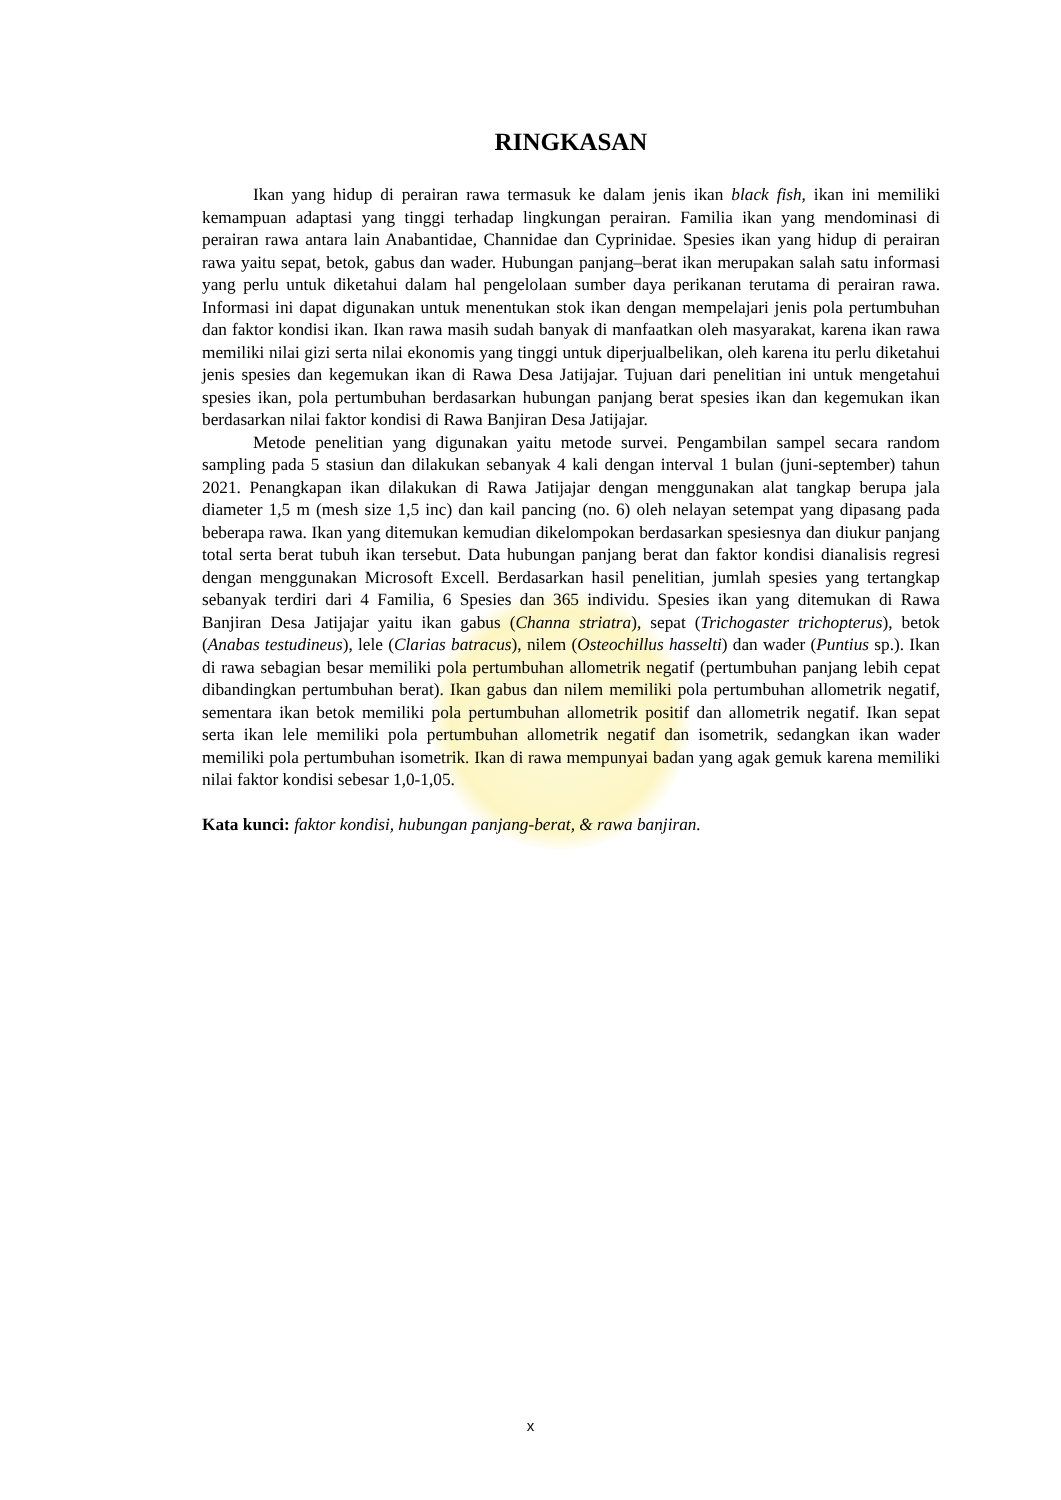RINGKASAN
Ikan yang hidup di perairan rawa termasuk ke dalam jenis ikan black fish, ikan ini memiliki kemampuan adaptasi yang tinggi terhadap lingkungan perairan. Familia ikan yang mendominasi di perairan rawa antara lain Anabantidae, Channidae dan Cyprinidae. Spesies ikan yang hidup di perairan rawa yaitu sepat, betok, gabus dan wader. Hubungan panjang–berat ikan merupakan salah satu informasi yang perlu untuk diketahui dalam hal pengelolaan sumber daya perikanan terutama di perairan rawa. Informasi ini dapat digunakan untuk menentukan stok ikan dengan mempelajari jenis pola pertumbuhan dan faktor kondisi ikan. Ikan rawa masih sudah banyak di manfaatkan oleh masyarakat, karena ikan rawa memiliki nilai gizi serta nilai ekonomis yang tinggi untuk diperjualbelikan, oleh karena itu perlu diketahui jenis spesies dan kegemukan ikan di Rawa Desa Jatijajar. Tujuan dari penelitian ini untuk mengetahui spesies ikan, pola pertumbuhan berdasarkan hubungan panjang berat spesies ikan dan kegemukan ikan berdasarkan nilai faktor kondisi di Rawa Banjiran Desa Jatijajar.
Metode penelitian yang digunakan yaitu metode survei. Pengambilan sampel secara random sampling pada 5 stasiun dan dilakukan sebanyak 4 kali dengan interval 1 bulan (juni-september) tahun 2021. Penangkapan ikan dilakukan di Rawa Jatijajar dengan menggunakan alat tangkap berupa jala diameter 1,5 m (mesh size 1,5 inc) dan kail pancing (no. 6) oleh nelayan setempat yang dipasang pada beberapa rawa. Ikan yang ditemukan kemudian dikelompokan berdasarkan spesiesnya dan diukur panjang total serta berat tubuh ikan tersebut. Data hubungan panjang berat dan faktor kondisi dianalisis regresi dengan menggunakan Microsoft Excell. Berdasarkan hasil penelitian, jumlah spesies yang tertangkap sebanyak terdiri dari 4 Familia, 6 Spesies dan 365 individu. Spesies ikan yang ditemukan di Rawa Banjiran Desa Jatijajar yaitu ikan gabus (Channa striatra), sepat (Trichogaster trichopterus), betok (Anabas testudineus), lele (Clarias batracus), nilem (Osteochillus hasselti) dan wader (Puntius sp.). Ikan di rawa sebagian besar memiliki pola pertumbuhan allometrik negatif (pertumbuhan panjang lebih cepat dibandingkan pertumbuhan berat). Ikan gabus dan nilem memiliki pola pertumbuhan allometrik negatif, sementara ikan betok memiliki pola pertumbuhan allometrik positif dan allometrik negatif. Ikan sepat serta ikan lele memiliki pola pertumbuhan allometrik negatif dan isometrik, sedangkan ikan wader memiliki pola pertumbuhan isometrik. Ikan di rawa mempunyai badan yang agak gemuk karena memiliki nilai faktor kondisi sebesar 1,0-1,05.
Kata kunci: faktor kondisi, hubungan panjang-berat, & rawa banjiran.
x